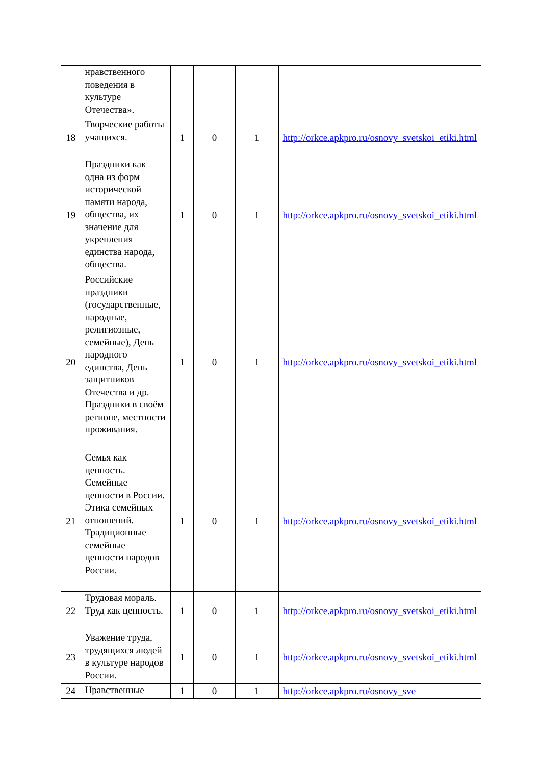| | нравственного поведения в культуре Отечества». | | | | |
| 18 | Творческие работы учащихся. | 1 | 0 | 1 | http://orkce.apkpro.ru/osnovy_svetskoi_etiki.html |
| 19 | Праздники как одна из форм исторической памяти народа, общества, их значение для укрепления единства народа, общества. | 1 | 0 | 1 | http://orkce.apkpro.ru/osnovy_svetskoi_etiki.html |
| 20 | Российские праздники (государственные, народные, религиозные, семейные), День народного единства, День защитников Отечества и др. Праздники в своём регионе, местности проживания. | 1 | 0 | 1 | http://orkce.apkpro.ru/osnovy_svetskoi_etiki.html |
| 21 | Семья как ценность. Семейные ценности в России. Этика семейных отношений. Традиционные семейные ценности народов России. | 1 | 0 | 1 | http://orkce.apkpro.ru/osnovy_svetskoi_etiki.html |
| 22 | Трудовая мораль. Труд как ценность. | 1 | 0 | 1 | http://orkce.apkpro.ru/osnovy_svetskoi_etiki.html |
| 23 | Уважение труда, трудящихся людей в культуре народов России. | 1 | 0 | 1 | http://orkce.apkpro.ru/osnovy_svetskoi_etiki.html |
| 24 | Нравственные | 1 | 0 | 1 | http://orkce.apkpro.ru/osnovy_sve |